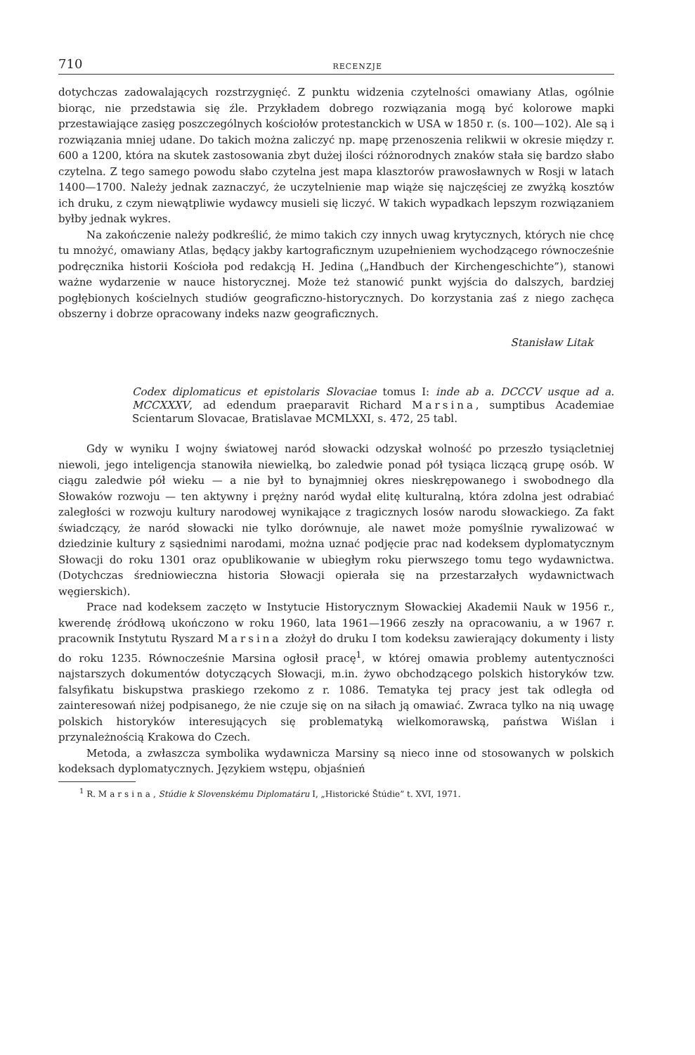710 RECENZJE
dotychczas zadowalających rozstrzygnięć. Z punktu widzenia czytelności omawiany Atlas, ogólnie biorąc, nie przedstawia się źle. Przykładem dobrego rozwiązania mogą być kolorowe mapki przestawiające zasięg poszczególnych kościołów protestanckich w USA w 1850 r. (s. 100—102). Ale są i rozwiązania mniej udane. Do takich można zaliczyć np. mapę przenoszenia relikwii w okresie między r. 600 a 1200, która na skutek zastosowania zbyt dużej ilości różnorodnych znaków stała się bardzo słabo czytelna. Z tego samego powodu słabo czytelna jest mapa klasztorów prawosławnych w Rosji w latach 1400—1700. Należy jednak zaznaczyć, że uczytelnienie map wiąże się najczęściej ze zwyżką kosztów ich druku, z czym niewątpliwie wydawcy musieli się liczyć. W takich wypadkach lepszym rozwiązaniem byłby jednak wykres.
Na zakończenie należy podkreślić, że mimo takich czy innych uwag krytycznych, których nie chcę tu mnożyć, omawiany Atlas, będący jakby kartograficznym uzupełnieniem wychodzącego równocześnie podręcznika historii Kościoła pod redakcją H. Jedina („Handbuch der Kirchengeschichte”), stanowi ważne wydarzenie w nauce historycznej. Może też stanowić punkt wyjścia do dalszych, bardziej pogłębionych kościelnych studiów geograficzno-historycznych. Do korzystania zaś z niego zachęca obszerny i dobrze opracowany indeks nazw geograficznych.
Stanisław Litak
Codex diplomaticus et epistolaris Slovaciae tomus I: inde ab a. DCCCV usque ad a. MCCXXXV, ad edendum praeparavit Richard Marsina, sumptibus Academiae Scientarum Slovacae, Bratislavae MCMLXXI, s. 472, 25 tabl.
Gdy w wyniku I wojny światowej naród słowacki odzyskał wolność po przeszło tysiącletniej niewoli, jego inteligencja stanowiła niewielką, bo zaledwie ponad pół tysiąca liczącą grupę osób. W ciągu zaledwie pół wieku — a nie był to bynajmniej okres nieskrępowanego i swobodnego dla Słowaków rozwoju — ten aktywny i prężny naród wydał elitę kulturalną, która zdolna jest odrabiać zaległości w rozwoju kultury narodowej wynikające z tragicznych losów narodu słowackiego. Za fakt świadczący, że naród słowacki nie tylko dorównuje, ale nawet może pomyślnie rywalizować w dziedzinie kultury z sąsiednimi narodami, można uznać podjęcie prac nad kodeksem dyplomatycznym Słowacji do roku 1301 oraz opublikowanie w ubiegłym roku pierwszego tomu tego wydawnictwa. (Dotychczas średniowieczna historia Słowacji opierała się na przestarzałych wydawnictwach węgierskich).
Prace nad kodeksem zaczęto w Instytucie Historycznym Słowackiej Akademii Nauk w 1956 r., kwerendę źródłową ukończono w roku 1960, lata 1961—1966 zeszły na opracowaniu, a w 1967 r. pracownik Instytutu Ryszard Marsina złożył do druku I tom kodeksu zawierający dokumenty i listy do roku 1235. Równocześnie Marsina ogłosił pracę<sup>1</sup>, w której omawia problemy autentyczności najstarszych dokumentów dotyczących Słowacji, m.in. żywo obchodzącego polskich historyków tzw. falsyfikatu biskupstwa praskiego rzekomo z r. 1086. Tematyka tej pracy jest tak odległa od zainteresowań niżej podpisanego, że nie czuje się on na siłach ją omawiać. Zwraca tylko na nią uwagę polskich historyków interesujących się problematyką wielkomorawską, państwa Wiślan i przynależnością Krakowa do Czech.
Metoda, a zwłaszcza symbolika wydawnicza Marsiny są nieco inne od stosowanych w polskich kodeksach dyplomatycznych. Językiem wstępu, objaśnień
<sup>1</sup> R. Marsina, Stúdie k Slovenskému Diplomatáru I, „Historické Štúdie” t. XVI, 1971.